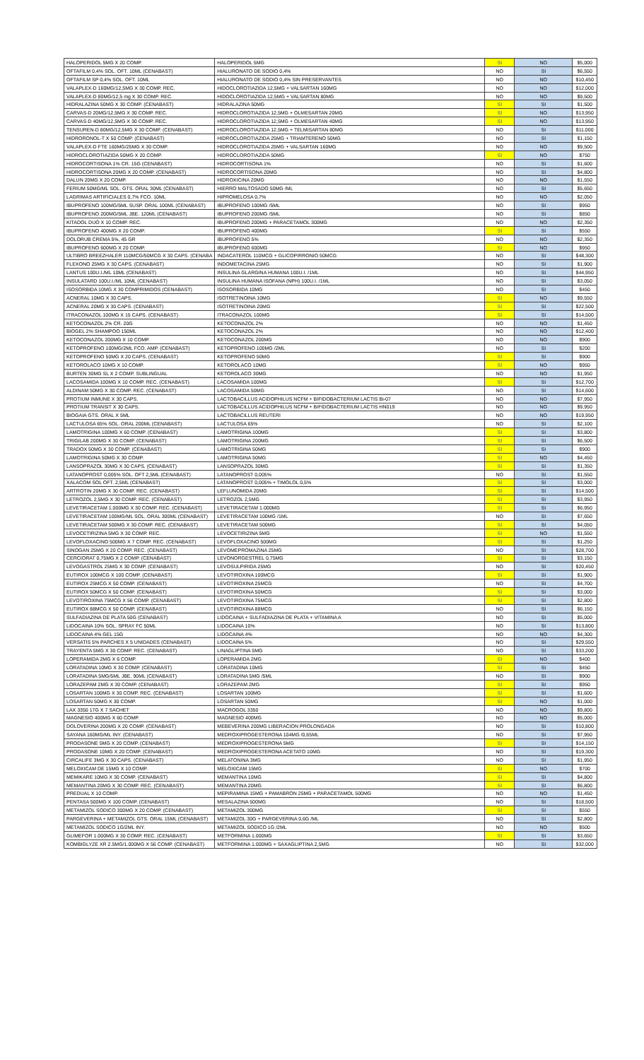| HALOPERIDOL 5MG X 20 COMP. | HALOPERIDOL 5MG | SI | NO | $5,000 |
| OFTAFILM 0,4% SOL. OFT. 10ML (CENABAST) | HIALURONATO DE SODIO 0,4% | NO | SI | $6,550 |
| OFTAFILM SP 0,4% SOL. OFT. 10ML | HIALURONATO DE SODIO 0,4% SIN PRESERVANTES | NO | NO | $10,450 |
| VALAPLEX-D 160MG/12,5MG X 30 COMP. REC. | HIDOCLOROTIAZIDA 12,5MG + VALSARTAN 160MG | NO | NO | $12,000 |
| VALAPLEX-D 80MG/12,5 mg X 30 COMP. REC. | HIDOCLOROTIAZIDA 12,5MG + VALSARTAN 80MG | NO | NO | $9,500 |
| HIDRALAZINA 50MG X 30 COMP. (CENABAST) | HIDRALAZINA 50MG | SI | SI | $1,500 |
| CARVAS-D 20MG/12,5MG X 30 COMP. REC. | HIDROCLOROTIAZIDA 12,5MG + OLMESARTAN 20MG | SI | NO | $13,950 |
| CARVAS-D 40MG/12,5MG X 30 COMP. REC. | HIDROCLOROTIAZIDA 12,5MG + OLMESARTAN 40MG | SI | NO | $13,950 |
| TENSUREN-D 80MG/12,5MG X 30 COMP. (CENABAST) | HIDROCLOROTIAZIDA 12,5MG + TELMISARTAN 80MG | NO | SI | $11,000 |
| HIDRORONOL-T X 50 COMP. (CENABAST) | HIDROCLOROTIAZIDA 25MG + TRIAMTERENO 50MG | NO | SI | $1,150 |
| VALAPLEX-D FTE 160MG/25MG X 30 COMP. | HIDROCLOROTIAZIDA 25MG + VALSARTAN 160MG | NO | NO | $9,500 |
| HIDROCLOROTIAZIDA 50MG X 20 COMP. | HIDROCLOROTIAZIDA 50MG | SI | NO | $750 |
| HIDROCORTISONA 1% CR. 15G (CENABAST) | HIDROCORTISONA 1% | NO | SI | $1,600 |
| HIDROCORTISONA 20MG X 20 COMP. (CENABAST) | HIDROCORTISONA 20MG | NO | SI | $4,800 |
| DALUN 20MG X 20 COMP. | HIDROXICINA 20MG | NO | NO | $1,550 |
| FERIUM 50MG/ML SOL. GTS. ORAL 30ML (CENABAST) | HIERRO MALTOSADO 50MG /ML | NO | SI | $5,650 |
| LAGRIMAS ARTIFICIALES 0,7% FCO. 10ML | HIPROMELOSA 0,7% | NO | NO | $2,050 |
| IBUPROFENO 100MG/5ML SUSP. ORAL 100ML (CENABAST) | IBUPROFENO 100MG /5ML | NO | SI | $950 |
| IBUPROFENO 200MG/5ML JBE. 120ML (CENABAST) | IBUPROFENO 200MG /5ML | NO | SI | $850 |
| KITADOL DUO X 10 COMP. REC. | IBUPROFENO 200MG + PARACETAMOL 300MG | NO | NO | $2,350 |
| IBUPROFENO 400MG X 20 COMP. | IBUPROFENO 400MG | SI | SI | $550 |
| DOLORUB CREMA 5%, 45 GR | IBUPROFENO 5% | NO | NO | $2,350 |
| IBUPROFENO 600MG X 20 COMP. | IBUPROFENO 600MG | SI | NO | $950 |
| ULTIBRO BREEZHALER 110MCG/50MCG X 30 CAPS. (CENABA | INDACATEROL 110MCG + GLICOPIRRONIO 50MCG | NO | SI | $48,300 |
| FLEXONO 25MG X 30 CAPS. (CENABAST) | INDOMETACINA 25MG | NO | SI | $1,900 |
| LANTUS 100U.I./ML 10ML (CENABAST) | INSULINA GLARGINA HUMANA 100U.I. /1ML | NO | SI | $44,950 |
| INSULATARD 100U.I./ML 10ML (CENABAST) | INSULINA HUMANA ISOFANA (NPH) 100U.I. /1ML | NO | SI | $3,050 |
| ISOSORBIDA 10MG X 30 COMPRIMIDOS (CENABAST) | ISOSORBIDA 10MG | NO | SI | $450 |
| ACNERAL 10MG X 30 CAPS. | ISOTRETINOINA 10MG | SI | NO | $9,550 |
| ACNERAL 20MG X 30 CAPS. (CENABAST) | ISOTRETINOINA 20MG | SI | SI | $22,500 |
| ITRACONAZOL 100MG X 15 CAPS. (CENABAST) | ITRACONAZOL 100MG | SI | SI | $14,500 |
| KETOCONAZOL 2% CR. 20G | KETOCONAZOL 2% | NO | NO | $1,450 |
| BIOGEL 2% SHAMPOO 150ML | KETOCONAZOL 2% | NO | NO | $12,400 |
| KETOCONAZOL 200MG X 10 COMP. | KETOCONAZOL 200MG | NO | NO | $900 |
| KETOPROFENO 100MG/2ML FCO. AMP. (CENABAST) | KETOPROFENO 100MG /2ML | NO | SI | $200 |
| KETOPROFENO 50MG X 20 CAPS. (CENABAST) | KETOPROFENO 50MG | SI | SI | $900 |
| KETOROLACO 10MG X 10 COMP. | KETOROLACO 10MG | SI | NO | $950 |
| BURTEN 30MG SL X 2 COMP. SUBLINGUAL | KETOROLACO 30MG | NO | NO | $1,950 |
| LACOSAMIDA 100MG X 10 COMP. REC. (CENABAST) | LACOSAMIDA 100MG | SI | SI | $12,700 |
| ALDINAM 50MG X 30 COMP. REC. (CENABAST) | LACOSAMIDA 50MG | NO | SI | $14,600 |
| PROTIUM INMUNE X 30 CAPS. | LACTOBACILLUS ACIDOPHILUS NCFM + BIFIDOBACTERIUM LACTIS Bi-07 | NO | NO | $7,950 |
| PROTIUM TRANSIT X 30 CAPS. | LACTOBACILLUS ACIDOPHILUS NCFM + BIFIDOBACTERIUM LACTIS HN019 | NO | NO | $9,950 |
| BIOGAIA GTS. ORAL X 5ML | LACTOBACILLUS REUTERI | NO | NO | $19,950 |
| LACTULOSA 65% SOL. ORAL 200ML (CENABAST) | LACTULOSA 65% | NO | SI | $2,100 |
| LAMOTRIGINA 100MG X 60 COMP. (CENABAST) | LAMOTRIGINA 100MG | SI | SI | $3,800 |
| TRIGILAB 200MG X 30 COMP. (CENABAST) | LAMOTRIGINA 200MG | SI | SI | $6,500 |
| TRADOX 50MG X 30 COMP. (CENABAST) | LAMOTRIGINA 50MG | SI | SI | $900 |
| LAMOTRIGINA 50MG X 30 COMP. | LAMOTRIGINA 50MG | SI | NO | $4,450 |
| LANSOPRAZOL 30MG X 30 CAPS. (CENABAST) | LANSOPRAZOL 30MG | SI | SI | $1,350 |
| LATANOPROST 0,005% SOL. OFT 2,5ML (CENABAST) | LATANOPROST 0,005% | NO | SI | $1,550 |
| XALACOM SOL OFT. 2,5ML (CENABAST) | LATANOPROST 0,005% + TIMOLOL 0,5% | SI | SI | $3,000 |
| ARTROTIN 20MG X 30 COMP. REC. (CENABAST) | LEFLUNOMIDA 20MG | SI | SI | $14,500 |
| LETROZOL 2,5MG X 30 COMP. REC. (CENABAST) | LETROZOL 2,5MG | SI | SI | $3,950 |
| LEVETIRACETAM 1.000MG X 30 COMP. REC. (CENABAST) | LEVETIRACETAM 1.000MG | SI | SI | $6,950 |
| LEVETIRACETAM 100MG/ML SOL. ORAL 300ML (CENABAST) | LEVETIRACETAM 100MG /1ML | NO | SI | $7,650 |
| LEVETIRACETAM 500MG X 30 COMP. REC. (CENABAST) | LEVETIRACETAM 500MG | SI | SI | $4,050 |
| LEVOCETIRIZINA 5MG X 30 COMP. REC. | LEVOCETIRIZINA 5MG | SI | NO | $1,550 |
| LEVOFLOXACINO 500MG X 7 COMP. REC. (CENABAST) | LEVOFLOXACINO 500MG | SI | SI | $1,250 |
| SINOGAN 25MG X 20 COMP. REC. (CENABAST) | LEVOMEPROMAZINA 25MG | NO | SI | $28,700 |
| CERCIORAT 0,75MG X 2 COMP. (CENABAST) | LEVONORGESTREL 0,75MG | SI | SI | $3,150 |
| LEVOGASTROL 25MG X 30 COMP. (CENABAST) | LEVOSULPIRIDA 25MG | NO | SI | $20,450 |
| EUTIROX 100MCG X 100 COMP. (CENABAST) | LEVOTIROXINA 100MCG | SI | SI | $1,900 |
| EUTIROX 25MCG X 50 COMP. (CENABAST) | LEVOTIROXINA 25MCG | NO | SI | $4,700 |
| EUTIROX 50MCG X 50 COMP. (CENABAST) | LEVOTIROXINA 50MCG | SI | SI | $3,000 |
| LEVOTIROXINA 75MCG X 56 COMP. (CENABAST) | LEVOTIROXINA 75MCG | SI | SI | $2,800 |
| EUTIROX 88MCG X 50 COMP. (CENABAST) | LEVOTIROXINA 88MCG | NO | SI | $6,150 |
| SULFADIAZINA DE PLATA 50G (CENABAST) | LIDOCAINA + SULFADIAZINA DE PLATA + VITAMINA A | NO | SI | $5,000 |
| LIDOCAINA 10% SOL. SPRAY FC 50ML | LIDOCAINA 10% | NO | SI | $13,800 |
| LIDOCAINA 4% GEL 15G | LIDOCAINA 4% | NO | NO | $4,300 |
| VERSATIS 5% PARCHES X 5 UNIDADES (CENABAST) | LIDOCAINA 5% | NO | SI | $29,550 |
| TRAYENTA 5MG X 30 COMP. REC. (CENABAST) | LINAGLIPTINA 5MG | NO | SI | $33,200 |
| LOPERAMIDA 2MG X 6 COMP. | LOPERAMIDA 2MG | SI | NO | $400 |
| LORATADINA 10MG X 30 COMP. (CENABAST) | LORATADINA 10MG | SI | SI | $450 |
| LORATADINA 5MG/5ML JBE. 90ML (CENABAST) | LORATADINA 5MG /5ML | NO | SI | $900 |
| LORAZEPAM 2MG X 30 COMP. (CENABAST) | LORAZEPAM 2MG | SI | SI | $950 |
| LOSARTAN 100MG X 30 COMP. REC. (CENABAST) | LOSARTAN 100MG | SI | SI | $1,600 |
| LOSARTAN 50MG X 30 COMP. | LOSARTAN 50MG | SI | NO | $1,000 |
| LAX 3350 17G X 7 SACHET | MACROGOL 3350 | NO | NO | $9,800 |
| MAGNESIO 400MG X 60 COMP. | MAGNESIO 400MG | NO | NO | $5,000 |
| DOLOVERINA 200MG X 20 COMP. (CENABAST) | MEBEVERINA 200MG LIBERACION PROLONGADA | NO | SI | $10,800 |
| SAYANA 160MG/ML INY. (CENABAST) | MEDROXIPROGESTERONA 104MG /0,65ML | NO | SI | $7,950 |
| PRODASONE 5MG X 20 COMP. (CENABAST) | MEDROXIPROGESTERONA 5MG | SI | SI | $14,150 |
| PRODASONE 10MG X 20 COMP. (CENABAST) | MEDROXIPROGESTERONA ACETATO 10MG | NO | SI | $19,300 |
| CIRCALIFE 3MG X 30 CAPS. (CENABAST) | MELATONINA 3MG | NO | SI | $1,950 |
| MELOXICAM DE 15MG X 10 COMP. | MELOXICAM 15MG | SI | NO | $700 |
| MEMIKARE 10MG X 30 COMP. (CENABAST) | MEMANTINA 10MG | SI | SI | $4,800 |
| MEMANTINA 20MG X 30 COMP. REC. (CENABAST) | MEMANTINA 20MG | SI | SI | $6,800 |
| PREDUAL X 10 COMP. | MEPIRAMINA 15MG + PAMABRON 25MG + PARACETAMOL 500MG | NO | NO | $1,450 |
| PENTASA 500MG X 100 COMP. (CENABAST) | MESALAZINA 500MG | NO | SI | $18,500 |
| METAMIZOL SODICO 300MG X 20 COMP. (CENABAST) | METAMIZOL 300MG | SI | SI | $550 |
| PARGEVERINA + METAMIZOL GTS. ORAL 15ML (CENABAST) | METAMIZOL 30G + PARGEVERINA 0,6G /ML | NO | SI | $2,800 |
| METAMIZOL SODICO 1G/2ML INY. | METAMIZOL SODICO 1G /2ML | NO | NO | $500 |
| GLIMEFOR 1.000MG X 30 COMP. REC. (CENABAST) | METFORMINA 1.000MG | SI | SI | $3,650 |
| KOMBIGLYZE XR 2.5MG/1.000MG X 56 COMP. (CENABAST) | METFORMINA 1.000MG + SAXAGLIPTINA 2,5MG | NO | SI | $32,000 |